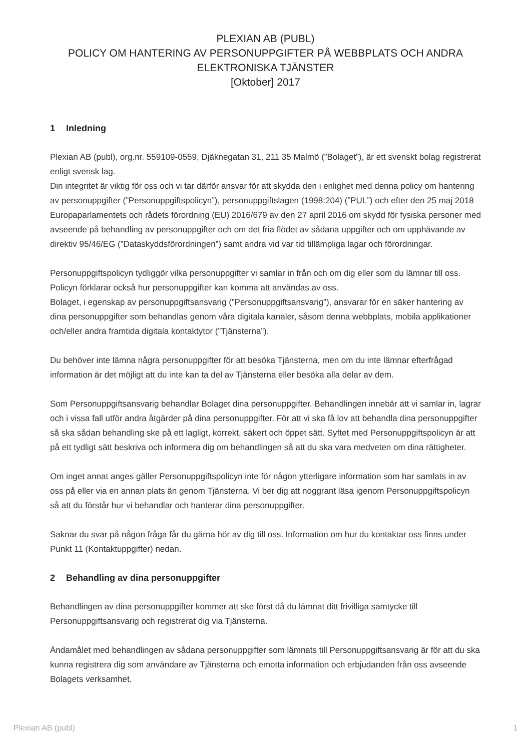PLEXIAN AB (PUBL)
POLICY OM HANTERING AV PERSONUPPGIFTER PÅ WEBBPLATS OCH ANDRA
ELEKTRONISKA TJÄNSTER
[Oktober] 2017
1 Inledning
Plexian AB (publ), org.nr. 559109-0559, Djäknegatan 31, 211 35 Malmö (”Bolaget”), är ett svenskt bolag registrerat enligt svensk lag.
Din integritet är viktig för oss och vi tar därför ansvar för att skydda den i enlighet med denna policy om hantering av personuppgifter (”Personuppgiftspolicyn”), personuppgiftslagen (1998:204) (”PUL”) och efter den 25 maj 2018 Europaparlamentets och rådets förordning (EU) 2016/679 av den 27 april 2016 om skydd för fysiska personer med avseende på behandling av personuppgifter och om det fria flödet av sådana uppgifter och om upphävande av direktiv 95/46/EG (”Dataskyddsförordningen”) samt andra vid var tid tillämpliga lagar och förordningar.
Personuppgiftspolicyn tydliggör vilka personuppgifter vi samlar in från och om dig eller som du lämnar till oss. Policyn förklarar också hur personuppgifter kan komma att användas av oss.
Bolaget, i egenskap av personuppgiftsansvarig (”Personuppgiftsansvarig”), ansvarar för en säker hantering av dina personuppgifter som behandlas genom våra digitala kanaler, såsom denna webbplats, mobila applikationer och/eller andra framtida digitala kontaktytor (”Tjänsterna”).
Du behöver inte lämna några personuppgifter för att besöka Tjänsterna, men om du inte lämnar efterfrågad information är det möjligt att du inte kan ta del av Tjänsterna eller besöka alla delar av dem.
Som Personuppgiftsansvarig behandlar Bolaget dina personuppgifter. Behandlingen innebär att vi samlar in, lagrar och i vissa fall utför andra åtgärder på dina personuppgifter. För att vi ska få lov att behandla dina personuppgifter så ska sådan behandling ske på ett lagligt, korrekt, säkert och öppet sätt. Syftet med Personuppgiftspolicyn är att på ett tydligt sätt beskriva och informera dig om behandlingen så att du ska vara medveten om dina rättigheter.
Om inget annat anges gäller Personuppgiftspolicyn inte för någon ytterligare information som har samlats in av oss på eller via en annan plats än genom Tjänsterna. Vi ber dig att noggrant läsa igenom Personuppgiftspolicyn så att du förstår hur vi behandlar och hanterar dina personuppgifter.
Saknar du svar på någon fråga får du gärna hör av dig till oss. Information om hur du kontaktar oss finns under Punkt 11 (Kontaktuppgifter) nedan.
2 Behandling av dina personuppgifter
Behandlingen av dina personuppgifter kommer att ske först då du lämnat ditt frivilliga samtycke till Personuppgiftsansvarig och registrerat dig via Tjänsterna.
Ändamålet med behandlingen av sådana personuppgifter som lämnats till Personuppgiftsansvarig är för att du ska kunna registrera dig som användare av Tjänsterna och emotta information och erbjudanden från oss avseende Bolagets verksamhet.
Plexian AB (publ) 1